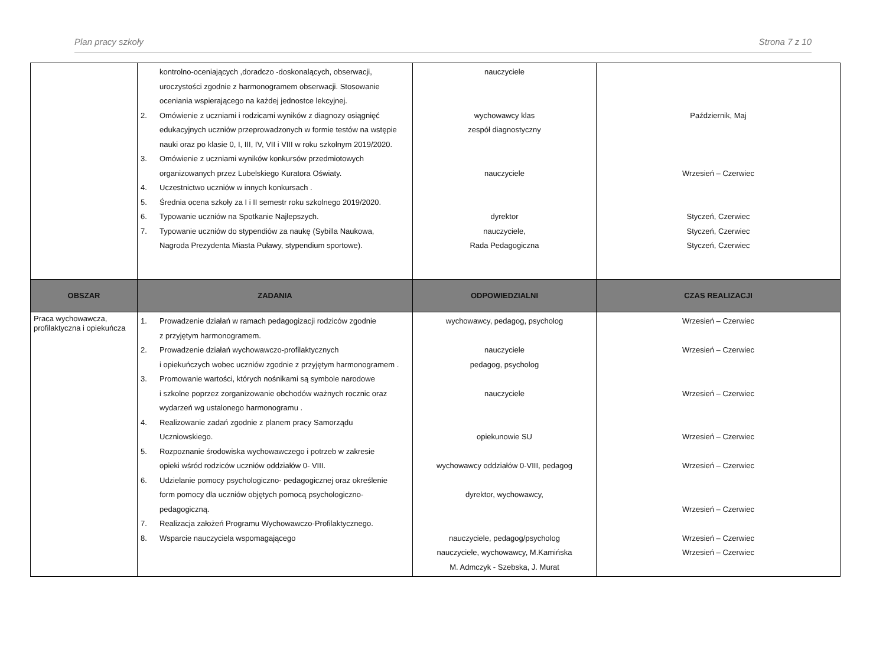Plan pracy szkoły Strona 7 z 10
| | kontrolno-oceniających ,doradczo -doskonalących, obserwacji, uroczystości zgodnie z harmonogramem obserwacji. Stosowanie oceniania wspierającego na każdej jednostce lekcyjnej. 2. Omówienie z uczniami i rodzicami wyników z diagnozy osiągnięć edukacyjnych uczniów przeprowadzonych w formie testów na wstępie nauki oraz po klasie 0, I, III, IV, VII i VIII w roku szkolnym 2019/2020. 3. Omówienie z uczniami wyników konkursów przedmiotowych organizowanych przez Lubelskiego Kuratora Oświaty. 4. Uczestnictwo uczniów w innych konkursach . 5. Średnia ocena szkoły za I i II semestr roku szkolnego 2019/2020. 6. Typowanie uczniów na Spotkanie Najlepszych. 7. Typowanie uczniów do stypendiów za naukę (Sybilla Naukowa, Nagroda Prezydenta Miasta Puławy, stypendium sportowe). | nauczyciele wychowawcy klas zespół diagnostyczny nauczyciele dyrektor nauczyciele, Rada Pedagogiczna | Październik, Maj Wrzesień – Czerwiec Styczeń, Czerwiec Styczeń, Czerwiec Styczeń, Czerwiec |
| OBSZAR | ZADANIA | ODPOWIEDZIALNI | CZAS REALIZACJI |
| Praca wychowawcza, profilaktyczna i opiekuńcza | 1. Prowadzenie działań w ramach pedagogizacji rodziców zgodnie z przyjętym harmonogramem. 2. Prowadzenie działań wychowawczo-profilaktycznych i opiekuńczych wobec uczniów zgodnie z przyjętym harmonogramem . 3. Promowanie wartości, których nośnikami są symbole narodowe i szkolne poprzez zorganizowanie obchodów ważnych rocznic oraz wydarzeń wg ustalonego harmonogramu . 4. Realizowanie zadań zgodnie z planem pracy Samorządu Uczniowskiego. 5. Rozpoznanie środowiska wychowawczego i potrzeb w zakresie opieki wśród rodziców uczniów oddziałów 0- VIII. 6. Udzielanie pomocy psychologiczno- pedagogicznej oraz określenie form pomocy dla uczniów objętych pomocą psychologiczno-pedagogiczną. 7. Realizacja założeń Programu Wychowawczo-Profilaktycznego. 8. Wsparcie nauczyciela wspomagającego | wychowawcy, pedagog, psycholog nauczyciele pedagog, psycholog nauczyciele opiekunowie SU wychowawcy oddziałów 0-VIII, pedagog dyrektor, wychowawcy, nauczyciele, pedagog/psycholog nauczyciele, wychowawcy, M.Kamińska M. Admczyk - Szebska, J. Murat | Wrzesień – Czerwiec Wrzesień – Czerwiec Wrzesień – Czerwiec Wrzesień – Czerwiec Wrzesień – Czerwiec Wrzesień – Czerwiec Wrzesień – Czerwiec Wrzesień – Czerwiec |